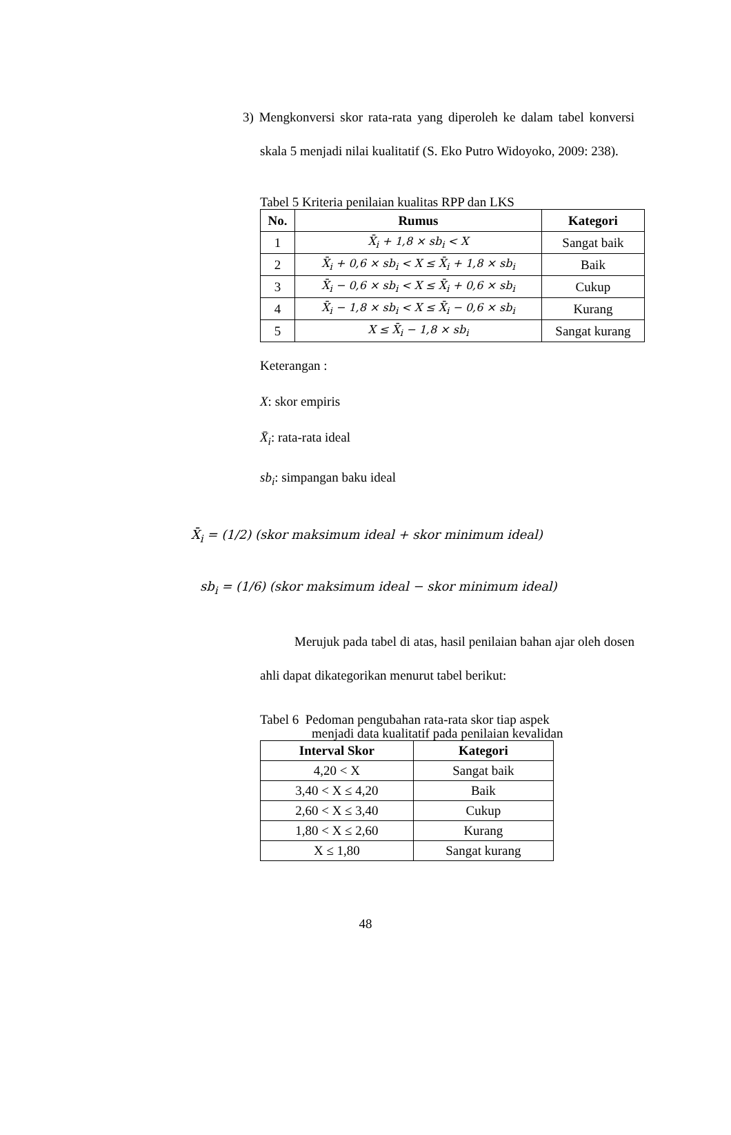3) Mengkonversi skor rata-rata yang diperoleh ke dalam tabel konversi skala 5 menjadi nilai kualitatif (S. Eko Putro Widoyoko, 2009: 238).
Tabel 5 Kriteria penilaian kualitas RPP dan LKS
| No. | Rumus | Kategori |
| --- | --- | --- |
| 1 | X̄<sub>i</sub> + 1,8 × sb<sub>i</sub> < X | Sangat baik |
| 2 | X̄<sub>i</sub> + 0,6 × sb<sub>i</sub> < X ≤ X̄<sub>i</sub> + 1,8 × sb<sub>i</sub> | Baik |
| 3 | X̄<sub>i</sub> − 0,6 × sb<sub>i</sub> < X ≤ X̄<sub>i</sub> + 0,6 × sb<sub>i</sub> | Cukup |
| 4 | X̄<sub>i</sub> − 1,8 × sb<sub>i</sub> < X ≤ X̄<sub>i</sub> − 0,6 × sb<sub>i</sub> | Kurang |
| 5 | X ≤ X̄<sub>i</sub> − 1,8 × sb<sub>i</sub> | Sangat kurang |
Keterangan :
X: skor empiris
X̄<sub>i</sub>: rata-rata ideal
sb<sub>i</sub>: simpangan baku ideal
X̄<sub>i</sub> = (1/2) (skor maksimum ideal + skor minimum ideal)
sb<sub>i</sub> = (1/6) (skor maksimum ideal − skor minimum ideal)
Merujuk pada tabel di atas, hasil penilaian bahan ajar oleh dosen ahli dapat dikategorikan menurut tabel berikut:
Tabel 6 Pedoman pengubahan rata-rata skor tiap aspek
menjadi data kualitatif pada penilaian kevalidan
| Interval Skor | Kategori |
| --- | --- |
| 4,20 < X | Sangat baik |
| 3,40 < X ≤ 4,20 | Baik |
| 2,60 < X ≤ 3,40 | Cukup |
| 1,80 < X ≤ 2,60 | Kurang |
| X ≤ 1,80 | Sangat kurang |
48